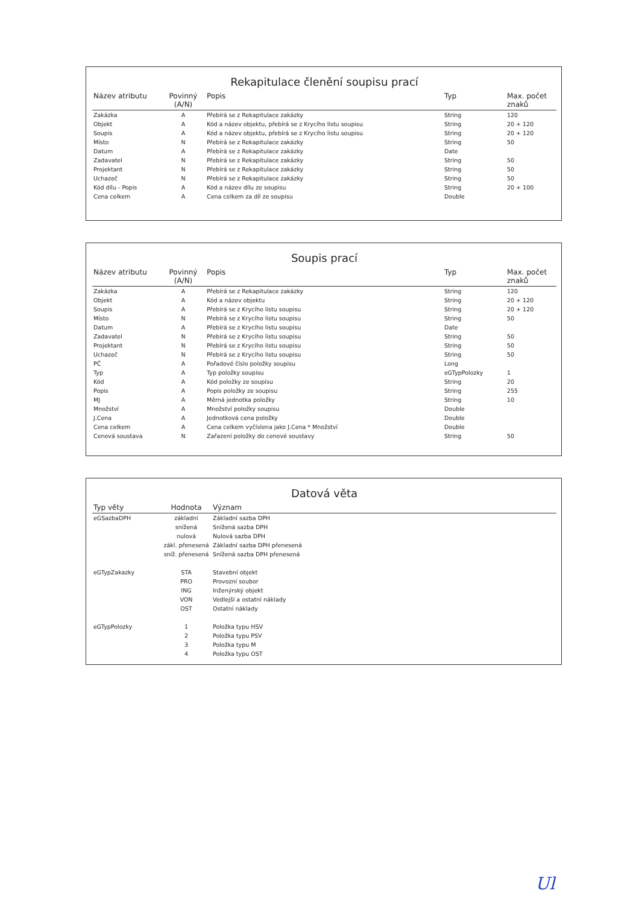Rekapitulace členění soupisu prací
| Název atributu | Povinný (A/N) | Popis | Typ | Max. počet znaků |
| --- | --- | --- | --- | --- |
| Zakázka | A | Přebírá se z Rekapitulace zakázky | String | 120 |
| Objekt | A | Kód a název objektu, přebírá se z Krycího listu soupisu | String | 20 + 120 |
| Soupis | A | Kód a název objektu, přebírá se z Krycího listu soupisu | String | 20 + 120 |
| Místo | N | Přebírá se z Rekapitulace zakázky | String | 50 |
| Datum | A | Přebírá se z Rekapitulace zakázky | Date | |
| Zadavatel | N | Přebírá se z Rekapitulace zakázky | String | 50 |
| Projektant | N | Přebírá se z Rekapitulace zakázky | String | 50 |
| Uchazeč | N | Přebírá se z Rekapitulace zakázky | String | 50 |
| Kód dílu - Popis | A | Kód a název dílu ze soupisu | String | 20 + 100 |
| Cena celkem | A | Cena celkem za díl ze soupisu | Double | |
Soupis prací
| Název atributu | Povinný (A/N) | Popis | Typ | Max. počet znaků |
| --- | --- | --- | --- | --- |
| Zakázka | A | Přebírá se z Rekapitulace zakázky | String | 120 |
| Objekt | A | Kód a název objektu | String | 20 + 120 |
| Soupis | A | Přebírá se z Krycího listu soupisu | String | 20 + 120 |
| Místo | N | Přebírá se z Krycího listu soupisu | String | 50 |
| Datum | A | Přebírá se z Krycího listu soupisu | Date | |
| Zadavatel | N | Přebírá se z Krycího listu soupisu | String | 50 |
| Projektant | N | Přebírá se z Krycího listu soupisu | String | 50 |
| Uchazeč | N | Přebírá se z Krycího listu soupisu | String | 50 |
| PČ | A | Pořadové číslo položky soupisu | Long | |
| Typ | A | Typ položky soupisu | eGTypPolozky | 1 |
| Kód | A | Kód položky ze soupisu | String | 20 |
| Popis | A | Popis položky ze soupisu | String | 255 |
| MJ | A | Měrná jednotka položky | String | 10 |
| Množství | A | Množství položky soupisu | Double | |
| J.Cena | A | Jednotková cena položky | Double | |
| Cena celkem | A | Cena celkem vyčíslena jako J.Cena * Množství | Double | |
| Cenová soustava | N | Zařazení položky do cenové soustavy | String | 50 |
Datová věta
| Typ věty | Hodnota | Význam |
| --- | --- | --- |
| eGSazbaDPH | základní | Základní sazba DPH |
| | snížená | Snížená sazba DPH |
| | nulová | Nulová sazba DPH |
| | zákl. přenesená | Základní sazba DPH přenesená |
| | sníž. přenesená | Snížená sazba DPH přenesená |
| eGTypZakazky | STA | Stavební objekt |
| | PRO | Provozní soubor |
| | ING | Inženýrský objekt |
| | VON | Vedlejší a ostatní náklady |
| | OST | Ostatní náklady |
| eGTypPolozky | 1 | Položka typu HSV |
| | 2 | Položka typu PSV |
| | 3 | Položka typu M |
| | 4 | Položka typu OST |
Ul